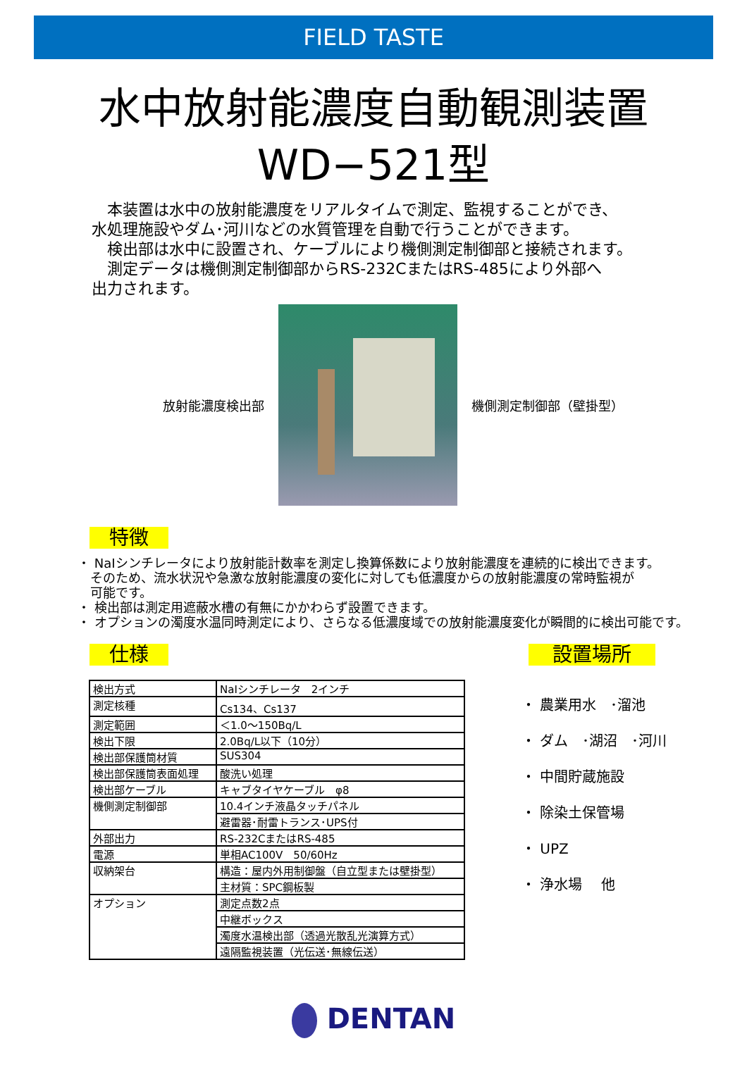FIELD TASTE
水中放射能濃度自動観測装置
WD−521型
　本装置は水中の放射能濃度をリアルタイムで測定、監視することができ、
水処理施設やダム･河川などの水質管理を自動で行うことができます。
　検出部は水中に設置され、ケーブルにより機側測定制御部と接続されます。
　測定データは機側測定制御部からRS-232CまたはRS-485により外部へ
出力されます。
放射能濃度検出部 機側測定制御部（壁掛型）
特徴
・ NaIシンチレータにより放射能計数率を測定し換算係数により放射能濃度を連続的に検出できます。
　そのため、流水状況や急激な放射能濃度の変化に対しても低濃度からの放射能濃度の常時監視が
　可能です。
・ 検出部は測定用遮蔽水槽の有無にかかわらず設置できます。
・ オプションの濁度水温同時測定により、さらなる低濃度域での放射能濃度変化が瞬間的に検出可能です。
仕様
| 検出方式 | NaIシンチレータ 2インチ |
| 測定核種 | Cs134、Cs137 |
| 測定範囲 | ＜1.0～150Bq/L |
| 検出下限 | 2.0Bq/L以下（10分） |
| 検出部保護筒材質 | SUS304 |
| 検出部保護筒表面処理 | 酸洗い処理 |
| 検出部ケーブル | キャブタイヤケーブル φ8 |
| 機側測定制御部 | 10.4インチ液晶タッチパネル |
| | 避雷器･耐雷トランス･UPS付 |
| 外部出力 | RS-232CまたはRS-485 |
| 電源 | 単相AC100V 50/60Hz |
| 収納架台 | 構造：屋内外用制御盤（自立型または壁掛型） |
| | 主材質：SPC鋼板製 |
| オプション | 測定点数2点 |
| | 中継ボックス |
| | 濁度水温検出部（透過光散乱光演算方式） |
| | 遠隔監視装置（光伝送･無線伝送） |
設置場所
・ 農業用水　･溜池
・ ダム　･湖沼　･河川
・ 中間貯蔵施設
・ 除染土保管場
・ UPZ
・ 浄水場　 他
DENTAN